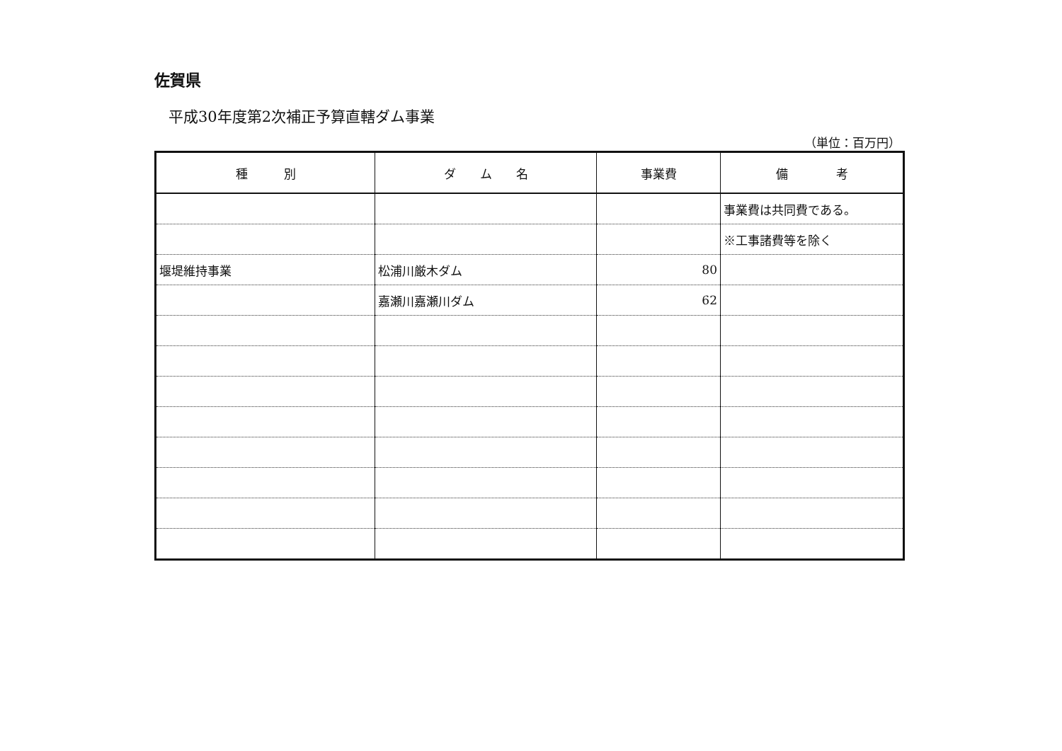佐賀県
平成30年度第2次補正予算直轄ダム事業
（単位：百万円）
| 種 別 | ダ ム 名 | 事業費 | 備 考 |
| --- | --- | --- | --- |
| | | | 事業費は共同費である。 |
| | | | ※工事諸費等を除く |
| 堰堤維持事業 | 松浦川厳木ダム | 80 | |
| | 嘉瀬川嘉瀬川ダム | 62 | |